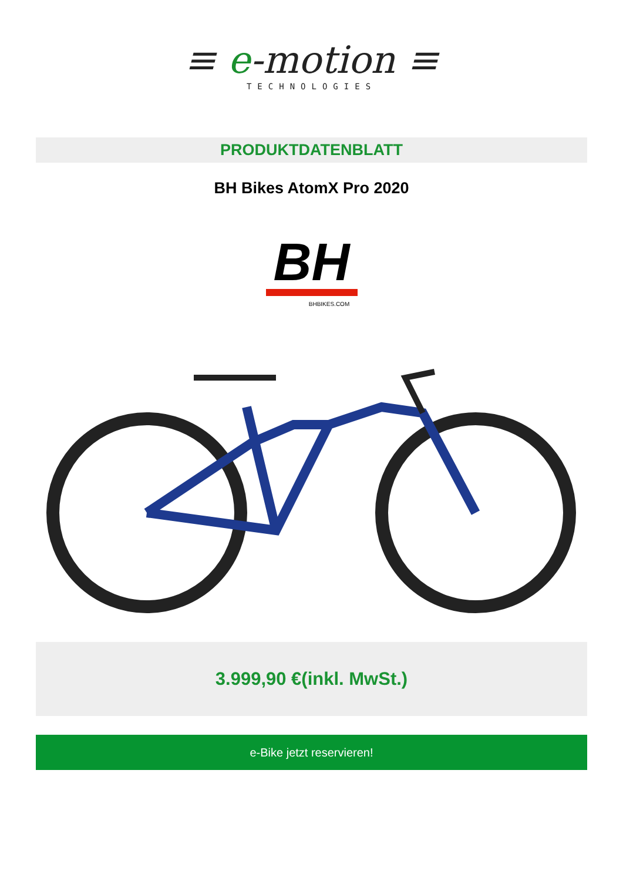≡ e-motion ≡
TECHNOLOGIES
PRODUKTDATENBLATT
BH Bikes AtomX Pro 2020
BH
BHBIKES.COM
3.999,90 €(inkl. MwSt.)
e-Bike jetzt reservieren!